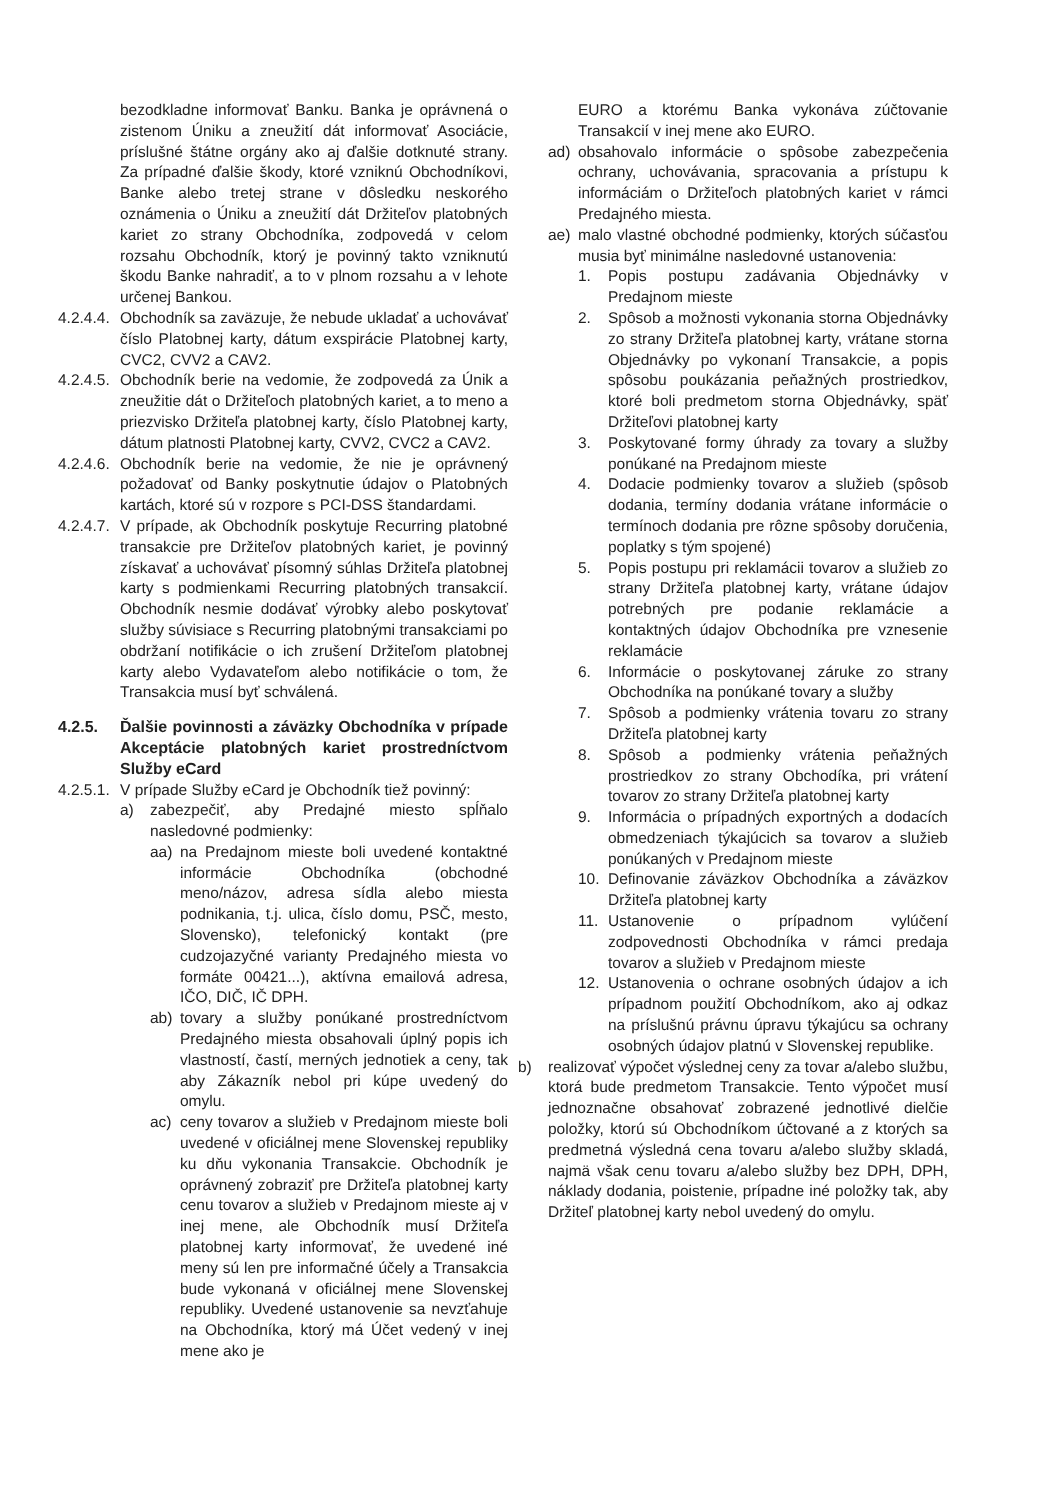bezodkladne informovať Banku. Banka je oprávnená o zistenom Úniku a zneužití dát informovať Asociácie, príslušné štátne orgány ako aj ďalšie dotknuté strany. Za prípadné ďalšie škody, ktoré vzniknú Obchodníkovi, Banke alebo tretej strane v dôsledku neskorého oznámenia o Úniku a zneužití dát Držiteľov platobných kariet zo strany Obchodníka, zodpovedá v celom rozsahu Obchodník, ktorý je povinný takto vzniknutú škodu Banke nahradiť, a to v plnom rozsahu a v lehote určenej Bankou.
4.2.4.4. Obchodník sa zaväzuje, že nebude ukladať a uchovávať číslo Platobnej karty, dátum exspirácie Platobnej karty, CVC2, CVV2 a CAV2.
4.2.4.5. Obchodník berie na vedomie, že zodpovedá za Únik a zneužitie dát o Držiteľoch platobných kariet, a to meno a priezvisko Držiteľa platobnej karty, číslo Platobnej karty, dátum platnosti Platobnej karty, CVV2, CVC2 a CAV2.
4.2.4.6. Obchodník berie na vedomie, že nie je oprávnený požadovať od Banky poskytnutie údajov o Platobných kartách, ktoré sú v rozpore s PCI-DSS štandardami.
4.2.4.7. V prípade, ak Obchodník poskytuje Recurring platobné transakcie pre Držiteľov platobných kariet, je povinný získavať a uchovávať písomný súhlas Držiteľa platobnej karty s podmienkami Recurring platobných transakcií. Obchodník nesmie dodávať výrobky alebo poskytovať služby súvisiace s Recurring platobnými transakciami po obdržaní notifikácie o ich zrušení Držiteľom platobnej karty alebo Vydavateľom alebo notifikácie o tom, že Transakcia musí byť schválená.
4.2.5. Ďalšie povinnosti a záväzky Obchodníka v prípade Akceptácie platobných kariet prostredníctvom Služby eCard
4.2.5.1. V prípade Služby eCard je Obchodník tiež povinný:
a) zabezpečiť, aby Predajné miesto spĺňalo nasledovné podmienky:
aa) na Predajnom mieste boli uvedené kontaktné informácie Obchodníka (obchodné meno/názov, adresa sídla alebo miesta podnikania, t.j. ulica, číslo domu, PSČ, mesto, Slovensko), telefonický kontakt (pre cudzojazyčné varianty Predajného miesta vo formáte 00421...), aktívna emailová adresa, IČO, DIČ, IČ DPH.
ab) tovary a služby ponúkané prostredníctvom Predajného miesta obsahovali úplný popis ich vlastností, častí, merných jednotiek a ceny, tak aby Zákazník nebol pri kúpe uvedený do omylu.
ac) ceny tovarov a služieb v Predajnom mieste boli uvedené v oficiálnej mene Slovenskej republiky ku dňu vykonania Transakcie. Obchodník je oprávnený zobraziť pre Držiteľa platobnej karty cenu tovarov a služieb v Predajnom mieste aj v inej mene, ale Obchodník musí Držiteľa platobnej karty informovať, že uvedené iné meny sú len pre informačné účely a Transakcia bude vykonaná v oficiálnej mene Slovenskej republiky. Uvedené ustanovenie sa nevzťahuje na Obchodníka, ktorý má Účet vedený v inej mene ako je
EURO a ktorému Banka vykonáva zúčtovanie Transakcií v inej mene ako EURO.
ad) obsahovalo informácie o spôsobe zabezpečenia ochrany, uchovávania, spracovania a prístupu k informáciám o Držiteľoch platobných kariet v rámci Predajného miesta.
ae) malo vlastné obchodné podmienky, ktorých súčasťou musia byť minimálne nasledovné ustanovenia:
1. Popis postupu zadávania Objednávky v Predajnom mieste
2. Spôsob a možnosti vykonania storna Objednávky zo strany Držiteľa platobnej karty, vrátane storna Objednávky po vykonaní Transakcie, a popis spôsobu poukázania peňažných prostriedkov, ktoré boli predmetom storna Objednávky, späť Držiteľovi platobnej karty
3. Poskytované formy úhrady za tovary a služby ponúkané na Predajnom mieste
4. Dodacie podmienky tovarov a služieb (spôsob dodania, termíny dodania vrátane informácie o termínoch dodania pre rôzne spôsoby doručenia, poplatky s tým spojené)
5. Popis postupu pri reklamácii tovarov a služieb zo strany Držiteľa platobnej karty, vrátane údajov potrebných pre podanie reklamácie a kontaktných údajov Obchodníka pre vznesenie reklamácie
6. Informácie o poskytovanej záruke zo strany Obchodníka na ponúkané tovary a služby
7. Spôsob a podmienky vrátenia tovaru zo strany Držiteľa platobnej karty
8. Spôsob a podmienky vrátenia peňažných prostriedkov zo strany Obchodíka, pri vrátení tovarov zo strany Držiteľa platobnej karty
9. Informácia o prípadných exportných a dodacích obmedzeniach týkajúcich sa tovarov a služieb ponúkaných v Predajnom mieste
10. Definovanie záväzkov Obchodníka a záväzkov Držiteľa platobnej karty
11. Ustanovenie o prípadnom vylúčení zodpovednosti Obchodníka v rámci predaja tovarov a služieb v Predajnom mieste
12. Ustanovenia o ochrane osobných údajov a ich prípadnom použití Obchodníkom, ako aj odkaz na príslušnú právnu úpravu týkajúcu sa ochrany osobných údajov platnú v Slovenskej republike.
b) realizovať výpočet výslednej ceny za tovar a/alebo službu, ktorá bude predmetom Transakcie. Tento výpočet musí jednoznačne obsahovať zobrazené jednotlivé dielčie položky, ktorú sú Obchodníkom účtované a z ktorých sa predmetná výsledná cena tovaru a/alebo služby skladá, najmä však cenu tovaru a/alebo služby bez DPH, DPH, náklady dodania, poistenie, prípadne iné položky tak, aby Držiteľ platobnej karty nebol uvedený do omylu.